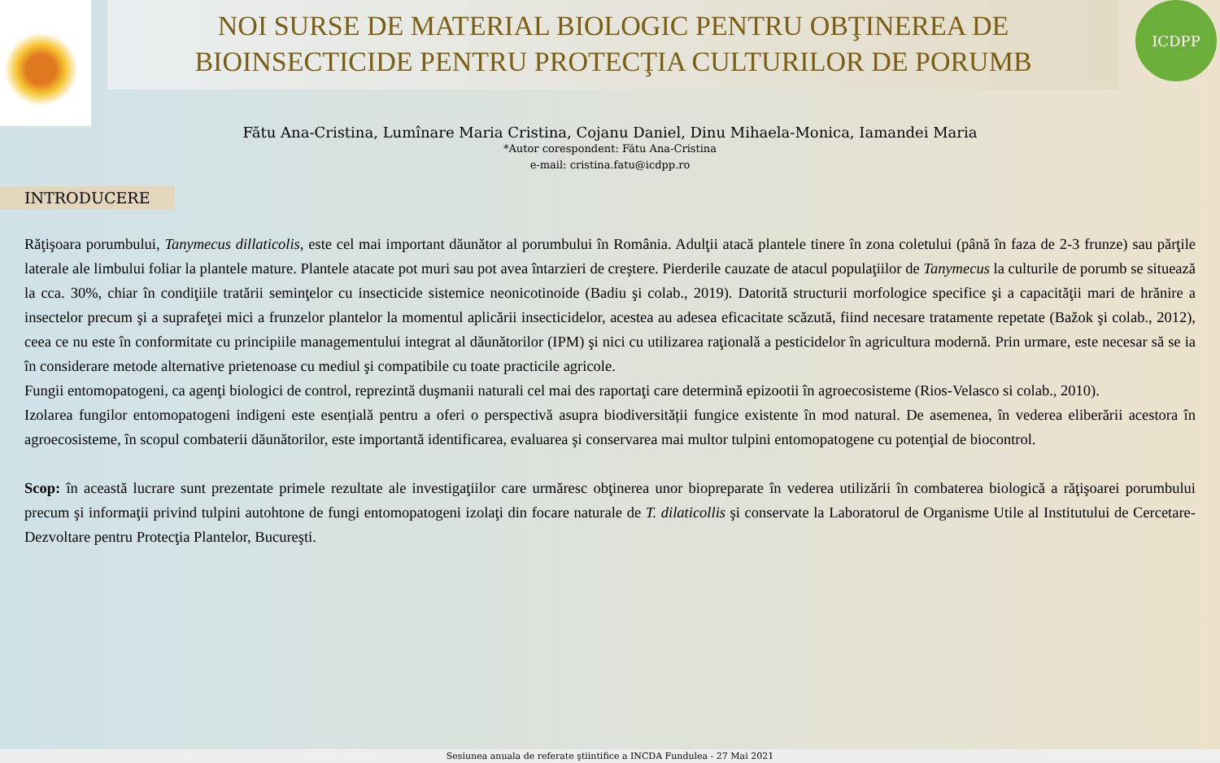NOI SURSE DE MATERIAL BIOLOGIC PENTRU OBŢINEREA DE
BIOINSECTICIDE PENTRU PROTECŢIA CULTURILOR DE PORUMB
ICDPP
Fătu Ana-Cristina, Lumînare Maria Cristina, Cojanu Daniel, Dinu Mihaela-Monica, Iamandei Maria
*Autor corespondent: Fătu Ana-Cristina
e-mail: cristina.fatu@icdpp.ro
INTRODUCERE
Răţişoara porumbului, Tanymecus dillaticolis, este cel mai important dăunător al porumbului în România. Adulţii atacă plantele tinere în zona coletului (până în faza de 2-3 frunze) sau părţile laterale ale limbului foliar la plantele mature. Plantele atacate pot muri sau pot avea întarzieri de creştere. Pierderile cauzate de atacul populaţiilor de Tanymecus la culturile de porumb se situează la cca. 30%, chiar în condiţiile tratării seminţelor cu insecticide sistemice neonicotinoide (Badiu şi colab., 2019). Datorită structurii morfologice specifice şi a capacităţii mari de hrănire a insectelor precum şi a suprafeţei mici a frunzelor plantelor la momentul aplicării insecticidelor, acestea au adesea eficacitate scăzută, fiind necesare tratamente repetate (Bažok şi colab., 2012), ceea ce nu este în conformitate cu principiile managementului integrat al dăunătorilor (IPM) şi nici cu utilizarea raţională a pesticidelor în agricultura modernă. Prin urmare, este necesar să se ia în considerare metode alternative prietenoase cu mediul şi compatibile cu toate practicile agricole.
Fungii entomopatogeni, ca agenţi biologici de control, reprezintă duşmanii naturali cel mai des raportaţi care determină epizootii în agroecosisteme (Rios-Velasco si colab., 2010).
Izolarea fungilor entomopatogeni indigeni este esențială pentru a oferi o perspectivă asupra biodiversității fungice existente în mod natural. De asemenea, în vederea eliberării acestora în agroecosisteme, în scopul combaterii dăunătorilor, este importantă identificarea, evaluarea şi conservarea mai multor tulpini entomopatogene cu potenţial de biocontrol.
Scop: în această lucrare sunt prezentate primele rezultate ale investigaţiilor care urmăresc obţinerea unor biopreparate în vederea utilizării în combaterea biologică a răţişoarei porumbului precum şi informaţii privind tulpini autohtone de fungi entomopatogeni izolaţi din focare naturale de T. dilaticollis şi conservate la Laboratorul de Organisme Utile al Institutului de Cercetare-Dezvoltare pentru Protecţia Plantelor, Bucureşti.
Sesiunea anuala de referate ştiintifice a INCDA Fundulea - 27 Mai 2021